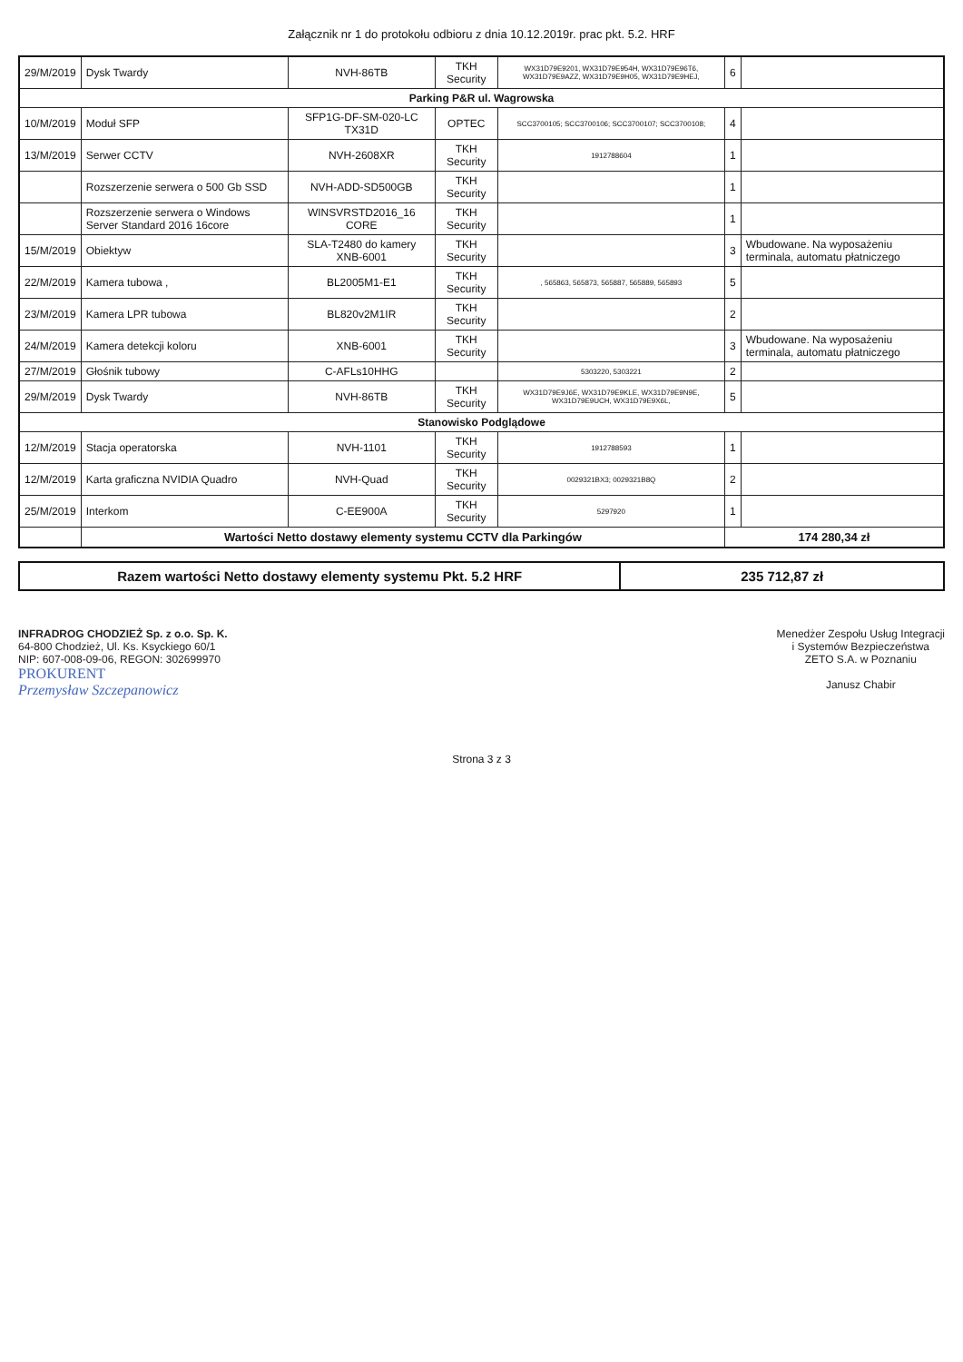Załącznik nr 1 do protokołu odbioru z dnia 10.12.2019r. prac pkt. 5.2. HRF
| 29/M/2019 | Dysk Twardy | NVH-86TB | TKH Security | WX31D79E9201, WX31D79E954H, WX31D79E96T6, WX31D79E9AZZ, WX31D79E9H05, WX31D79E9HEJ, | 6 | |
| Parking P&R ul. Wagrowska | | | | | | |
| 10/M/2019 | Moduł SFP | SFP1G-DF-SM-020-LC TX31D | OPTEC | SCC3700105; SCC3700106; SCC3700107; SCC3700108; | 4 | |
| 13/M/2019 | Serwer CCTV | NVH-2608XR | TKH Security | 1912788604 | 1 | |
| | Rozszerzenie serwera o 500 Gb SSD | NVH-ADD-SD500GB | TKH Security | | 1 | |
| | Rozszerzenie serwera o Windows Server Standard 2016 16core | WINSVRSTD2016_16 CORE | TKH Security | | 1 | |
| 15/M/2019 | Obiektyw | SLA-T2480 do kamery XNB-6001 | TKH Security | | 3 | Wbudowane. Na wyposażeniu terminala, automatu płatniczego |
| 22/M/2019 | Kamera tubowa , | BL2005M1-E1 | TKH Security | , 565863, 565873, 565887, 565889, 565893 | 5 | |
| 23/M/2019 | Kamera LPR tubowa | BL820v2M1IR | TKH Security | | 2 | |
| 24/M/2019 | Kamera detekcji koloru | XNB-6001 | TKH Security | | 3 | Wbudowane. Na wyposażeniu terminala, automatu płatniczego |
| 27/M/2019 | Głośnik tubowy | C-AFLs10HHG | | 5303220, 5303221 | 2 | |
| 29/M/2019 | Dysk Twardy | NVH-86TB | TKH Security | WX31D79E9J6E, WX31D79E9KLE, WX31D79E9N9E, WX31D79E9UCH, WX31D79E9X6L, | 5 | |
| Stanowisko Podglądowe | | | | | | |
| 12/M/2019 | Stacja operatorska | NVH-1101 | TKH Security | 1912788593 | 1 | |
| 12/M/2019 | Karta graficzna NVIDIA Quadro | NVH-Quad | TKH Security | 0029321BX3; 0029321B8Q | 2 | |
| 25/M/2019 | Interkom | C-EE900A | TKH Security | 5297920 | 1 | |
| | Wartości Netto dostawy elementy systemu CCTV dla Parkingów | | | | 174 280,34 zł | |
| Razem wartości Netto dostawy elementy systemu Pkt. 5.2 HRF | 235 712,87 zł |
INFRADROG CHODZIEŻ Sp. z o.o. Sp. K.
64-800 Chodzież, Ul. Ks. Ksyckiego 60/1
NIP: 607-008-09-06, REGON: 302699970
PROKURENT
Przemysław Szczepanowicz
Menedżer Zespołu Usług Integracji
i Systemów Bezpieczeństwa
ZETO S.A. w Poznaniu
Janusz Chabir
Strona 3 z 3